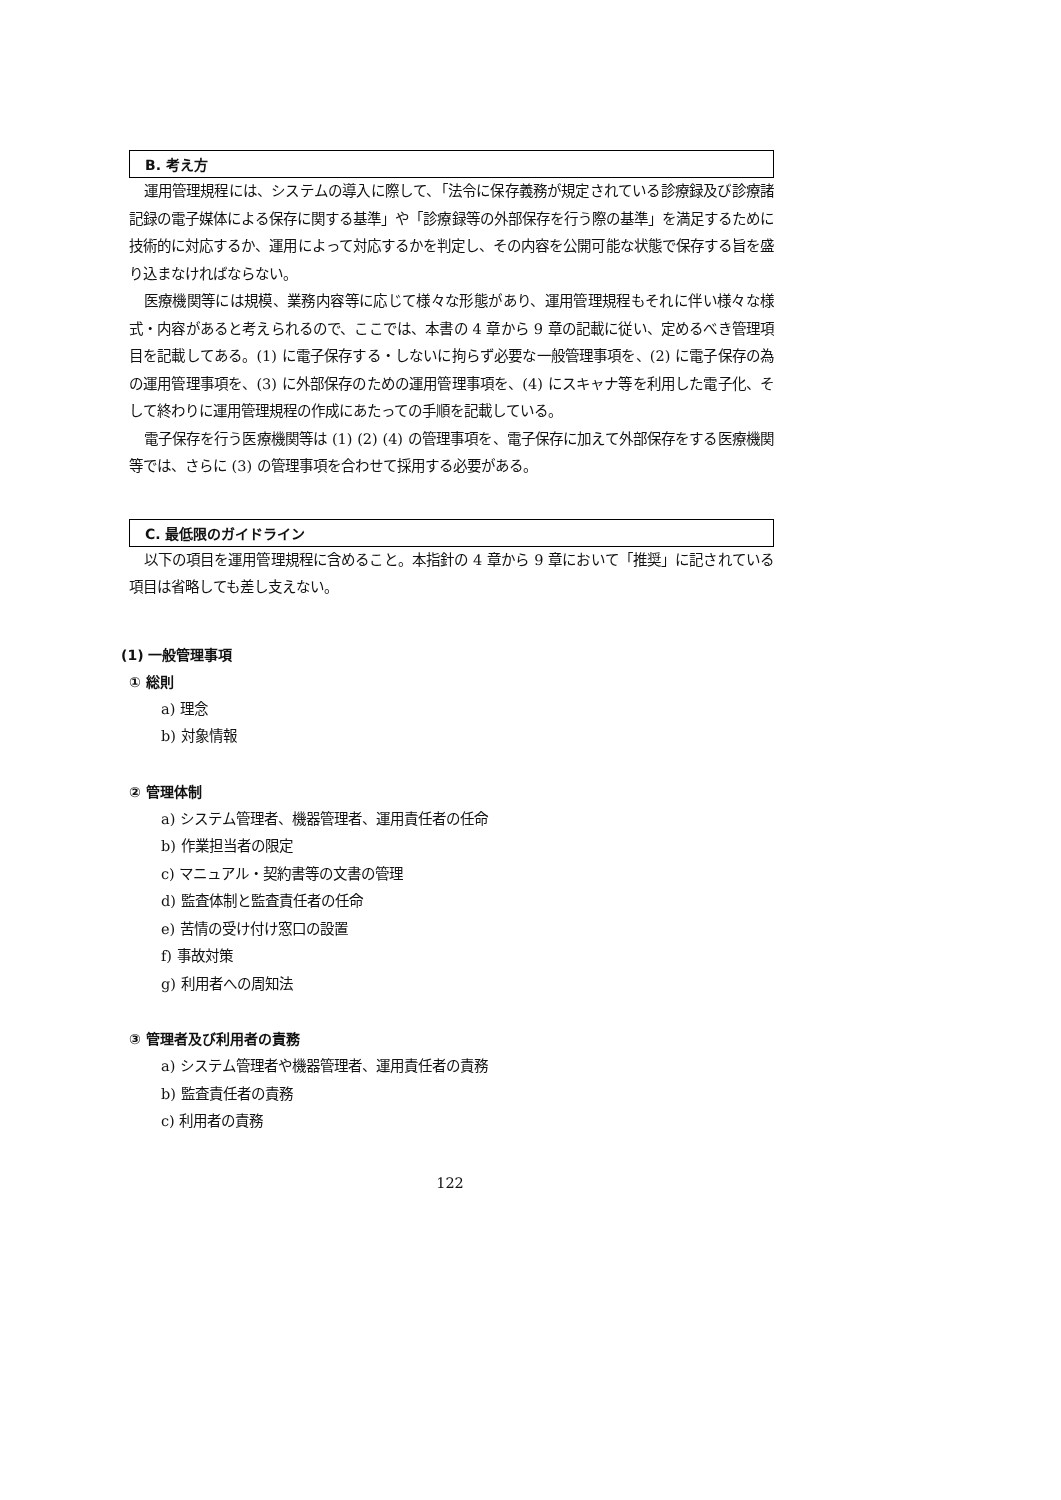B. 考え方
運用管理規程には、システムの導入に際して、「法令に保存義務が規定されている診療録及び診療諸記録の電子媒体による保存に関する基準」や「診療録等の外部保存を行う際の基準」を満足するために技術的に対応するか、運用によって対応するかを判定し、その内容を公開可能な状態で保存する旨を盛り込まなければならない。
医療機関等には規模、業務内容等に応じて様々な形態があり、運用管理規程もそれに伴い様々な様式・内容があると考えられるので、ここでは、本書の 4 章から 9 章の記載に従い、定めるべき管理項目を記載してある。(1) に電子保存する・しないに拘らず必要な一般管理事項を、(2) に電子保存の為の運用管理事項を、(3) に外部保存のための運用管理事項を、(4) にスキャナ等を利用した電子化、そして終わりに運用管理規程の作成にあたっての手順を記載している。
電子保存を行う医療機関等は (1) (2) (4) の管理事項を、電子保存に加えて外部保存をする医療機関等では、さらに (3) の管理事項を合わせて採用する必要がある。
C. 最低限のガイドライン
以下の項目を運用管理規程に含めること。本指針の 4 章から 9 章において「推奨」に記されている項目は省略しても差し支えない。
(1) 一般管理事項
① 総則
a) 理念
b) 対象情報
② 管理体制
a) システム管理者、機器管理者、運用責任者の任命
b) 作業担当者の限定
c) マニュアル・契約書等の文書の管理
d) 監査体制と監査責任者の任命
e) 苦情の受け付け窓口の設置
f) 事故対策
g) 利用者への周知法
③ 管理者及び利用者の責務
a) システム管理者や機器管理者、運用責任者の責務
b) 監査責任者の責務
c) 利用者の責務
122